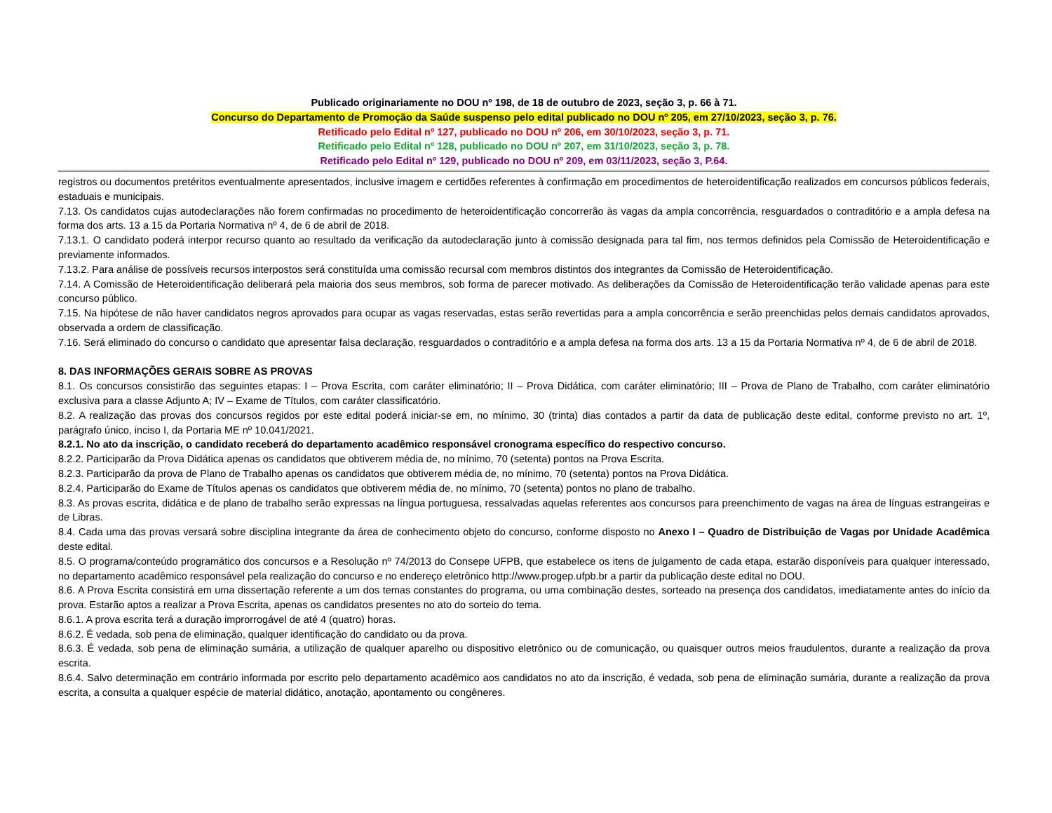Publicado originariamente no DOU nº 198, de 18 de outubro de 2023, seção 3, p. 66 à 71.
Concurso do Departamento de Promoção da Saúde suspenso pelo edital publicado no DOU nº 205, em 27/10/2023, seção 3, p. 76.
Retificado pelo Edital nº 127, publicado no DOU nº 206, em 30/10/2023, seção 3, p. 71.
Retificado pelo Edital nº 128, publicado no DOU nº 207, em 31/10/2023, seção 3, p. 78.
Retificado pelo Edital nº 129, publicado no DOU nº 209, em 03/11/2023, seção 3, P.64.
registros ou documentos pretéritos eventualmente apresentados, inclusive imagem e certidões referentes à confirmação em procedimentos de heteroidentificação realizados em concursos públicos federais, estaduais e municipais.
7.13. Os candidatos cujas autodeclarações não forem confirmadas no procedimento de heteroidentificação concorrerão às vagas da ampla concorrência, resguardados o contraditório e a ampla defesa na forma dos arts. 13 a 15 da Portaria Normativa nº 4, de 6 de abril de 2018.
7.13.1. O candidato poderá interpor recurso quanto ao resultado da verificação da autodeclaração junto à comissão designada para tal fim, nos termos definidos pela Comissão de Heteroidentificação e previamente informados.
7.13.2. Para análise de possíveis recursos interpostos será constituída uma comissão recursal com membros distintos dos integrantes da Comissão de Heteroidentificação.
7.14. A Comissão de Heteroidentificação deliberará pela maioria dos seus membros, sob forma de parecer motivado. As deliberações da Comissão de Heteroidentificação terão validade apenas para este concurso público.
7.15. Na hipótese de não haver candidatos negros aprovados para ocupar as vagas reservadas, estas serão revertidas para a ampla concorrência e serão preenchidas pelos demais candidatos aprovados, observada a ordem de classificação.
7.16. Será eliminado do concurso o candidato que apresentar falsa declaração, resguardados o contraditório e a ampla defesa na forma dos arts. 13 a 15 da Portaria Normativa nº 4, de 6 de abril de 2018.
8. DAS INFORMAÇÕES GERAIS SOBRE AS PROVAS
8.1. Os concursos consistirão das seguintes etapas: I – Prova Escrita, com caráter eliminatório; II – Prova Didática, com caráter eliminatório; III – Prova de Plano de Trabalho, com caráter eliminatório exclusiva para a classe Adjunto A; IV – Exame de Títulos, com caráter classificatório.
8.2. A realização das provas dos concursos regidos por este edital poderá iniciar-se em, no mínimo, 30 (trinta) dias contados a partir da data de publicação deste edital, conforme previsto no art. 1º, parágrafo único, inciso I, da Portaria ME nº 10.041/2021.
8.2.1. No ato da inscrição, o candidato receberá do departamento acadêmico responsável cronograma específico do respectivo concurso.
8.2.2. Participarão da Prova Didática apenas os candidatos que obtiverem média de, no mínimo, 70 (setenta) pontos na Prova Escrita.
8.2.3. Participarão da prova de Plano de Trabalho apenas os candidatos que obtiverem média de, no mínimo, 70 (setenta) pontos na Prova Didática.
8.2.4. Participarão do Exame de Títulos apenas os candidatos que obtiverem média de, no mínimo, 70 (setenta) pontos no plano de trabalho.
8.3. As provas escrita, didática e de plano de trabalho serão expressas na língua portuguesa, ressalvadas aquelas referentes aos concursos para preenchimento de vagas na área de línguas estrangeiras e de Libras.
8.4. Cada uma das provas versará sobre disciplina integrante da área de conhecimento objeto do concurso, conforme disposto no Anexo I – Quadro de Distribuição de Vagas por Unidade Acadêmica deste edital.
8.5. O programa/conteúdo programático dos concursos e a Resolução nº 74/2013 do Consepe UFPB, que estabelece os itens de julgamento de cada etapa, estarão disponíveis para qualquer interessado, no departamento acadêmico responsável pela realização do concurso e no endereço eletrônico http://www.progep.ufpb.br a partir da publicação deste edital no DOU.
8.6. A Prova Escrita consistirá em uma dissertação referente a um dos temas constantes do programa, ou uma combinação destes, sorteado na presença dos candidatos, imediatamente antes do início da prova. Estarão aptos a realizar a Prova Escrita, apenas os candidatos presentes no ato do sorteio do tema.
8.6.1. A prova escrita terá a duração improrrogável de até 4 (quatro) horas.
8.6.2. É vedada, sob pena de eliminação, qualquer identificação do candidato ou da prova.
8.6.3. É vedada, sob pena de eliminação sumária, a utilização de qualquer aparelho ou dispositivo eletrônico ou de comunicação, ou quaisquer outros meios fraudulentos, durante a realização da prova escrita.
8.6.4. Salvo determinação em contrário informada por escrito pelo departamento acadêmico aos candidatos no ato da inscrição, é vedada, sob pena de eliminação sumária, durante a realização da prova escrita, a consulta a qualquer espécie de material didático, anotação, apontamento ou congêneres.